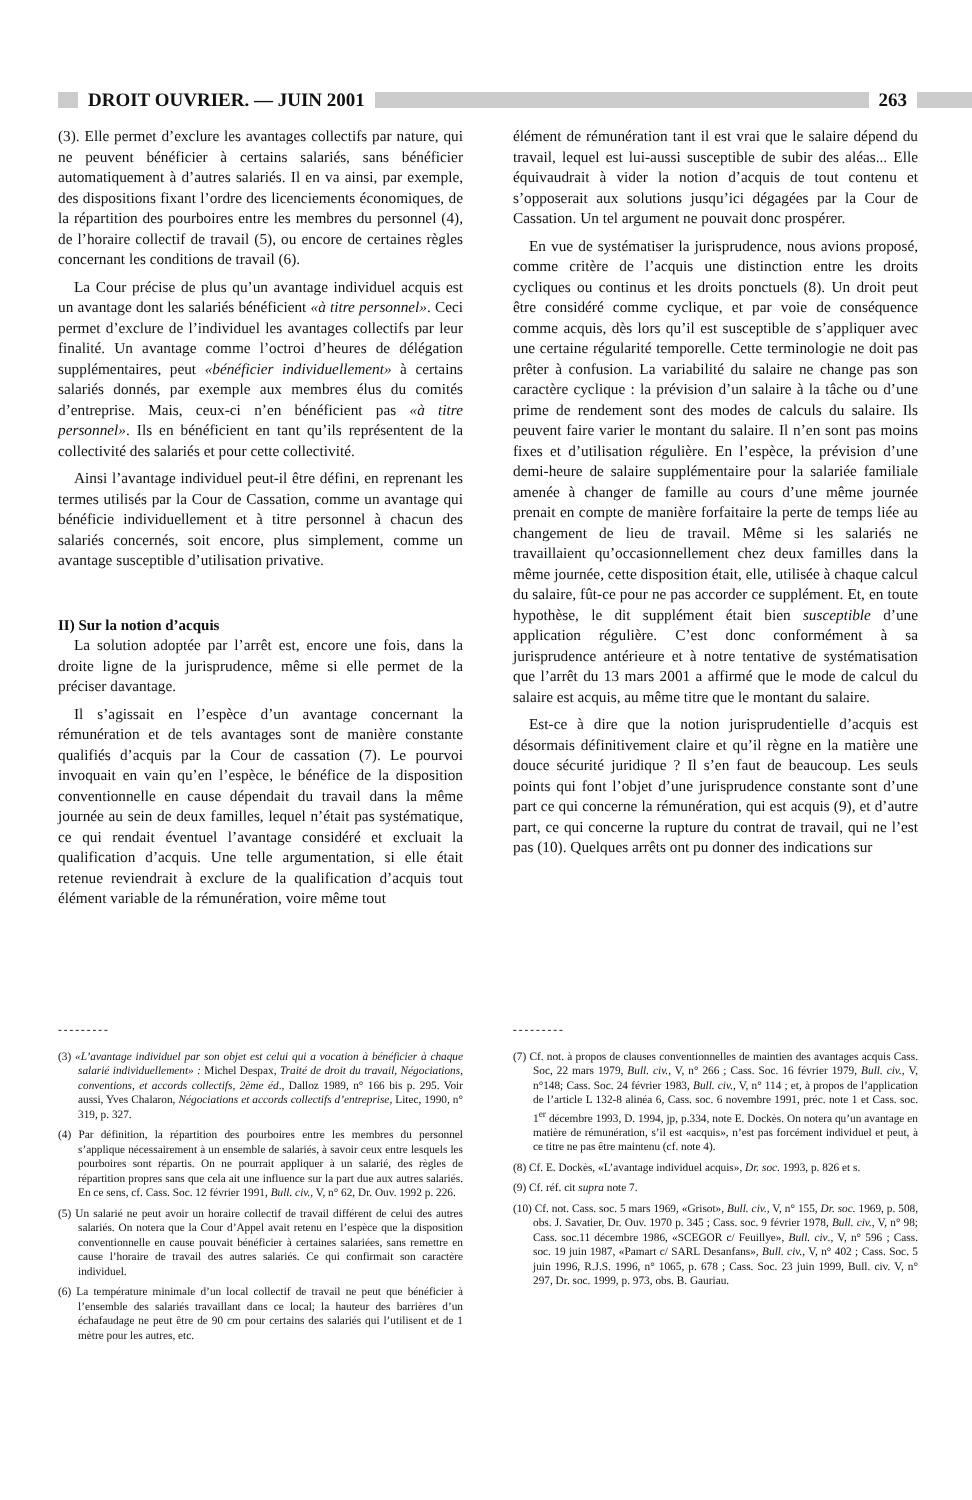DROIT OUVRIER. — JUIN 2001 263
(3). Elle permet d’exclure les avantages collectifs par nature, qui ne peuvent bénéficier à certains salariés, sans bénéficier automatiquement à d’autres salariés. Il en va ainsi, par exemple, des dispositions fixant l’ordre des licenciements économiques, de la répartition des pourboires entre les membres du personnel (4), de l’horaire collectif de travail (5), ou encore de certaines règles concernant les conditions de travail (6).
La Cour précise de plus qu’un avantage individuel acquis est un avantage dont les salariés bénéficient «à titre personnel». Ceci permet d’exclure de l’individuel les avantages collectifs par leur finalité. Un avantage comme l’octroi d’heures de délégation supplémentaires, peut «bénéficier individuellement» à certains salariés donnés, par exemple aux membres élus du comités d’entreprise. Mais, ceux-ci n’en bénéficient pas «à titre personnel». Ils en bénéficient en tant qu’ils représentent de la collectivité des salariés et pour cette collectivité.
Ainsi l’avantage individuel peut-il être défini, en reprenant les termes utilisés par la Cour de Cassation, comme un avantage qui bénéficie individuellement et à titre personnel à chacun des salariés concernés, soit encore, plus simplement, comme un avantage susceptible d’utilisation privative.
II) Sur la notion d’acquis
La solution adoptée par l’arrêt est, encore une fois, dans la droite ligne de la jurisprudence, même si elle permet de la préciser davantage.
Il s’agissait en l’espèce d’un avantage concernant la rémunération et de tels avantages sont de manière constante qualifiés d’acquis par la Cour de cassation (7). Le pourvoi invoquait en vain qu’en l’espèce, le bénéfice de la disposition conventionnelle en cause dépendait du travail dans la même journée au sein de deux familles, lequel n’était pas systématique, ce qui rendait éventuel l’avantage considéré et excluait la qualification d’acquis. Une telle argumentation, si elle était retenue reviendrait à exclure de la qualification d’acquis tout élément variable de la rémunération, voire même tout
élément de rémunération tant il est vrai que le salaire dépend du travail, lequel est lui-aussi susceptible de subir des aléas... Elle équivaudrait à vider la notion d’acquis de tout contenu et s’opposerait aux solutions jusqu’ici dégagées par la Cour de Cassation. Un tel argument ne pouvait donc prospérer.
En vue de systématiser la jurisprudence, nous avions proposé, comme critère de l’acquis une distinction entre les droits cycliques ou continus et les droits ponctuels (8). Un droit peut être considéré comme cyclique, et par voie de conséquence comme acquis, dès lors qu’il est susceptible de s’appliquer avec une certaine régularité temporelle. Cette terminologie ne doit pas prêter à confusion. La variabilité du salaire ne change pas son caractère cyclique : la prévision d’un salaire à la tâche ou d’une prime de rendement sont des modes de calculs du salaire. Ils peuvent faire varier le montant du salaire. Il n’en sont pas moins fixes et d’utilisation régulière. En l’espèce, la prévision d’une demi-heure de salaire supplémentaire pour la salariée familiale amenée à changer de famille au cours d’une même journée prenait en compte de manière forfaitaire la perte de temps liée au changement de lieu de travail. Même si les salariés ne travaillaient qu’occasionnellement chez deux familles dans la même journée, cette disposition était, elle, utilisée à chaque calcul du salaire, fût-ce pour ne pas accorder ce supplément. Et, en toute hypothèse, le dit supplément était bien susceptible d’une application régulière. C’est donc conformément à sa jurisprudence antérieure et à notre tentative de systématisation que l’arrêt du 13 mars 2001 a affirmé que le mode de calcul du salaire est acquis, au même titre que le montant du salaire.
Est-ce à dire que la notion jurisprudentielle d’acquis est désormais définitivement claire et qu’il règne en la matière une douce sécurité juridique ? Il s’en faut de beaucoup. Les seuls points qui font l’objet d’une jurisprudence constante sont d’une part ce qui concerne la rémunération, qui est acquis (9), et d’autre part, ce qui concerne la rupture du contrat de travail, qui ne l’est pas (10). Quelques arrêts ont pu donner des indications sur
---------
(3) «L’avantage individuel par son objet est celui qui a vocation à bénéficier à chaque salarié individuellement» : Michel Despax, Traité de droit du travail, Négociations, conventions, et accords collectifs, 2ème éd., Dalloz 1989, n° 166 bis p. 295. Voir aussi, Yves Chalaron, Négociations et accords collectifs d’entreprise, Litec, 1990, n° 319, p. 327.
(4) Par définition, la répartition des pourboires entre les membres du personnel s’applique nécessairement à un ensemble de salariés, à savoir ceux entre lesquels les pourboires sont répartis. On ne pourrait appliquer à un salarié, des règles de répartition propres sans que cela ait une influence sur la part due aux autres salariés. En ce sens, cf. Cass. Soc. 12 février 1991, Bull. civ., V, n° 62, Dr. Ouv. 1992 p. 226.
(5) Un salarié ne peut avoir un horaire collectif de travail différent de celui des autres salariés. On notera que la Cour d’Appel avait retenu en l’espèce que la disposition conventionnelle en cause pouvait bénéficier à certaines salariées, sans remettre en cause l’horaire de travail des autres salariés. Ce qui confirmait son caractère individuel.
(6) La température minimale d’un local collectif de travail ne peut que bénéficier à l’ensemble des salariés travaillant dans ce local; la hauteur des barrières d’un échafaudage ne peut être de 90 cm pour certains des salariés qui l’utilisent et de 1 mètre pour les autres, etc.
---------
(7) Cf. not. à propos de clauses conventionnelles de maintien des avantages acquis Cass. Soc, 22 mars 1979, Bull. civ., V, n° 266 ; Cass. Soc. 16 février 1979, Bull. civ., V, n°148; Cass. Soc. 24 février 1983, Bull. civ., V, n° 114 ; et, à propos de l’application de l’article L 132-8 alinéa 6, Cass. soc. 6 novembre 1991, préc. note 1 et Cass. soc. 1<sup>er</sup> décembre 1993, D. 1994, jp, p.334, note E. Dockès. On notera qu’un avantage en matière de rémunération, s’il est «acquis», n’est pas forcément individuel et peut, à ce titre ne pas être maintenu (cf. note 4).
(8) Cf. E. Dockès, «L’avantage individuel acquis», Dr. soc. 1993, p. 826 et s.
(9) Cf. réf. cit supra note 7.
(10) Cf. not. Cass. soc. 5 mars 1969, «Grisot», Bull. civ., V, n° 155, Dr. soc. 1969, p. 508, obs. J. Savatier, Dr. Ouv. 1970 p. 345 ; Cass. soc. 9 février 1978, Bull. civ., V, n° 98; Cass. soc.11 décembre 1986, «SCEGOR c/ Feuillye», Bull. civ., V, n° 596 ; Cass. soc. 19 juin 1987, «Pamart c/ SARL Desanfans», Bull. civ., V, n° 402 ; Cass. Soc. 5 juin 1996, R.J.S. 1996, n° 1065, p. 678 ; Cass. Soc. 23 juin 1999, Bull. civ. V, n° 297, Dr. soc. 1999, p. 973, obs. B. Gauriau.